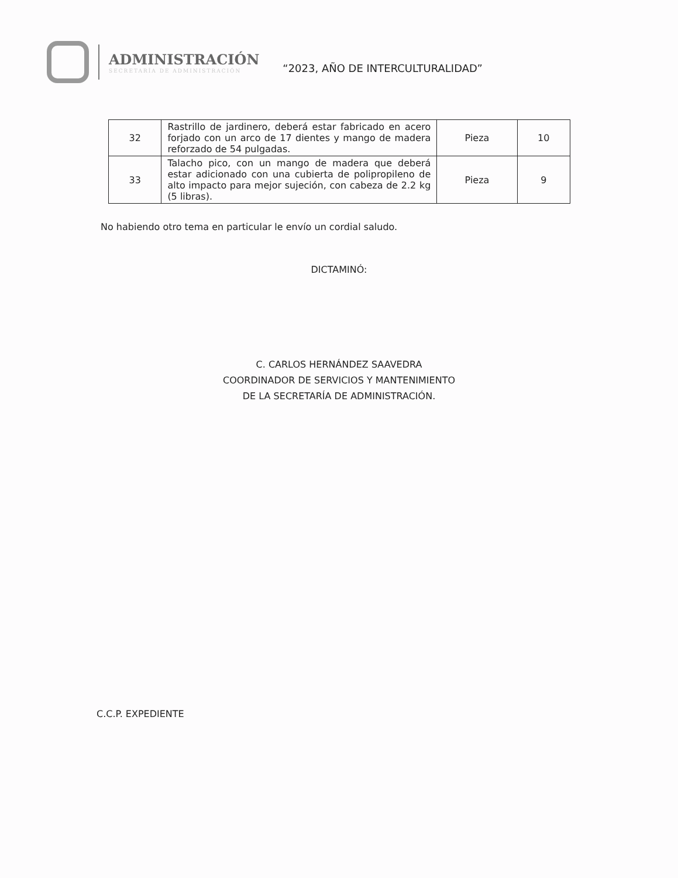ADMINISTRACIÓN
SECRETARÍA DE ADMINISTRACIÓN
“2023, AÑO DE INTERCULTURALIDAD”
| 32 | Rastrillo de jardinero, deberá estar fabricado en acero forjado con un arco de 17 dientes y mango de madera reforzado de 54 pulgadas. | Pieza | 10 |
| 33 | Talacho pico, con un mango de madera que deberá estar adicionado con una cubierta de polipropileno de alto impacto para mejor sujeción, con cabeza de 2.2 kg (5 libras). | Pieza | 9 |
No habiendo otro tema en particular le envío un cordial saludo.
DICTAMINÓ:
C. CARLOS HERNÁNDEZ SAAVEDRA
COORDINADOR DE SERVICIOS Y MANTENIMIENTO
DE LA SECRETARÍA DE ADMINISTRACIÓN.
C.C.P. EXPEDIENTE